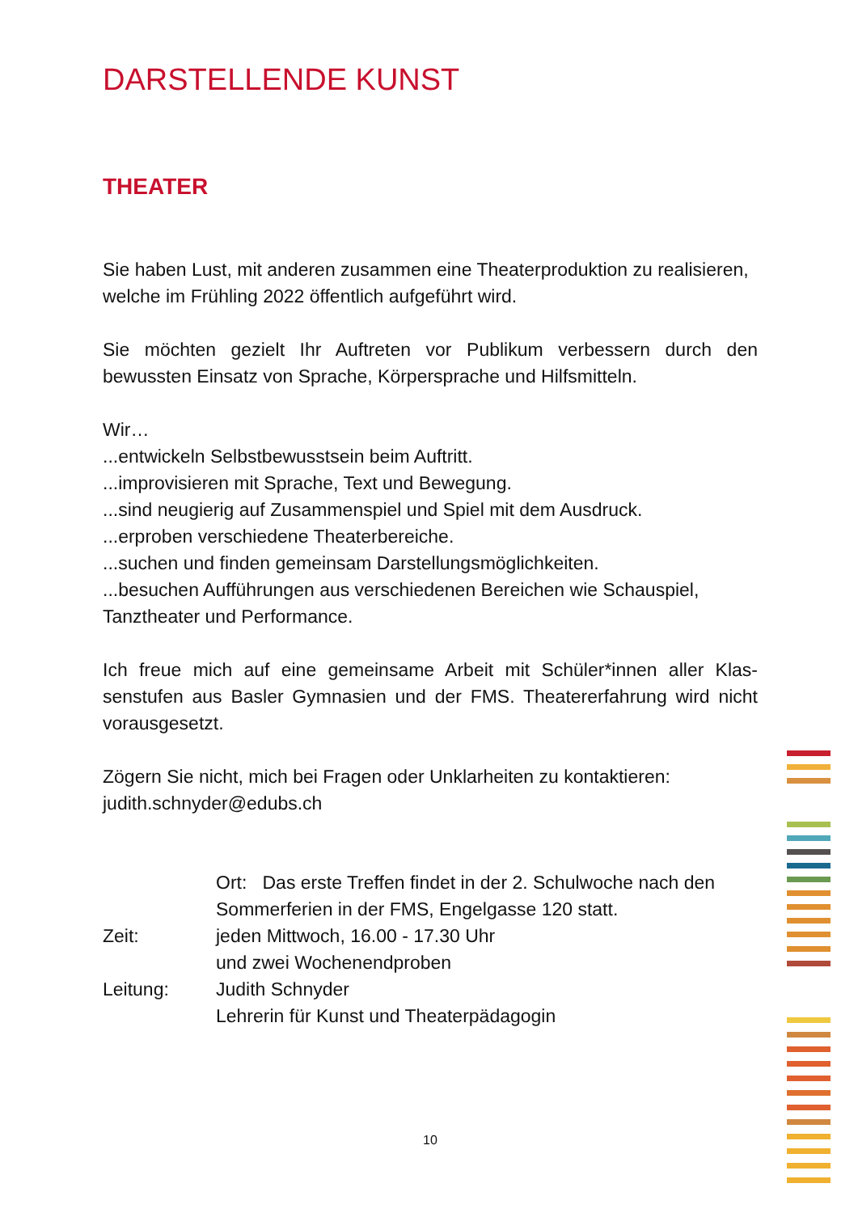DARSTELLENDE KUNST
THEATER
Sie haben Lust, mit anderen zusammen eine Theaterproduktion zu realisieren, welche im Frühling 2022 öffentlich aufgeführt wird.
Sie möchten gezielt Ihr Auftreten vor Publikum verbessern durch den bewussten Einsatz von Sprache, Körpersprache und Hilfsmitteln.
Wir…
...entwickeln Selbstbewusstsein beim Auftritt.
...improvisieren mit Sprache, Text und Bewegung.
...sind neugierig auf Zusammenspiel und Spiel mit dem Ausdruck.
...erproben verschiedene Theaterbereiche.
...suchen und finden gemeinsam Darstellungsmöglichkeiten.
...besuchen Aufführungen aus verschiedenen Bereichen wie Schauspiel, Tanztheater und Performance.
Ich freue mich auf eine gemeinsame Arbeit mit Schüler*innen aller Klas-senstufen aus Basler Gymnasien und der FMS. Theatererfahrung wird nicht vorausgesetzt.
Zögern Sie nicht, mich bei Fragen oder Unklarheiten zu kontaktieren:
judith.schnyder@edubs.ch
Ort: Das erste Treffen findet in der 2. Schulwoche nach den Sommerferien in der FMS, Engelgasse 120 statt.
Zeit:
jeden Mittwoch, 16.00 - 17.30 Uhr
und zwei Wochenendproben
Leitung:
Judith Schnyder
Lehrerin für Kunst und Theaterpädagogin
10